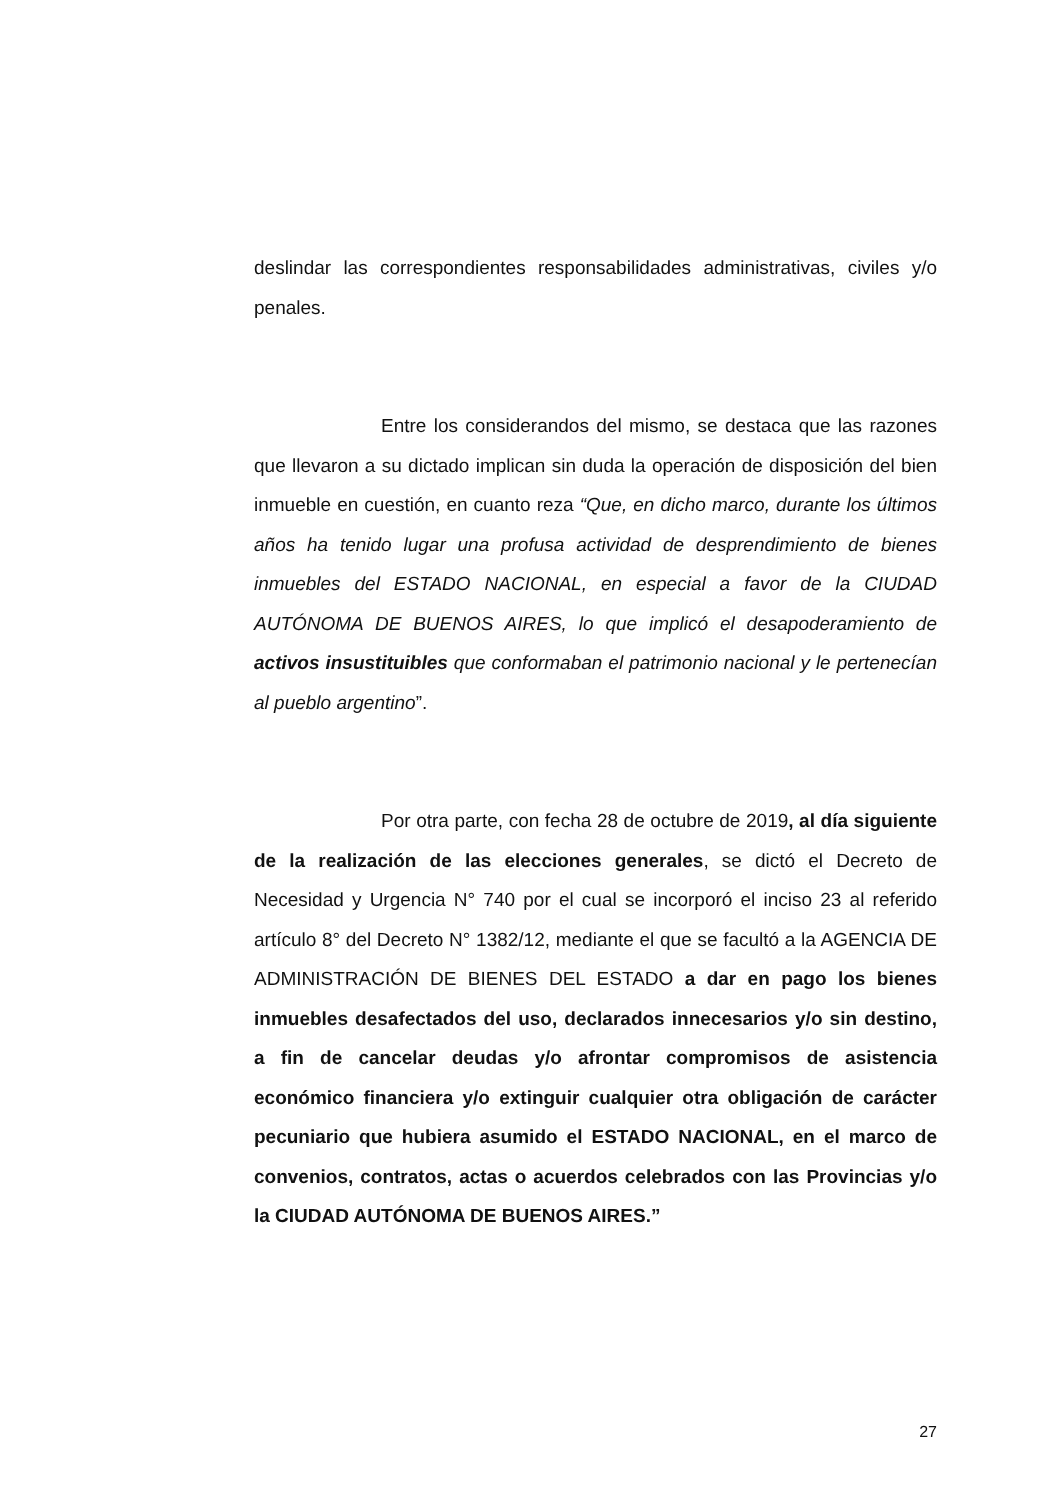deslindar las correspondientes responsabilidades administrativas, civiles y/o penales.
Entre los considerandos del mismo, se destaca que las razones que llevaron a su dictado implican sin duda la operación de disposición del bien inmueble en cuestión, en cuanto reza “Que, en dicho marco, durante los últimos años ha tenido lugar una profusa actividad de desprendimiento de bienes inmuebles del ESTADO NACIONAL, en especial a favor de la CIUDAD AUTÓNOMA DE BUENOS AIRES, lo que implicó el desapoderamiento de activos insustituibles que conformaban el patrimonio nacional y le pertenecían al pueblo argentino”.
Por otra parte, con fecha 28 de octubre de 2019, al día siguiente de la realización de las elecciones generales, se dictó el Decreto de Necesidad y Urgencia N° 740 por el cual se incorporó el inciso 23 al referido artículo 8° del Decreto N° 1382/12, mediante el que se facultó a la AGENCIA DE ADMINISTRACIÓN DE BIENES DEL ESTADO a dar en pago los bienes inmuebles desafectados del uso, declarados innecesarios y/o sin destino, a fin de cancelar deudas y/o afrontar compromisos de asistencia económico financiera y/o extinguir cualquier otra obligación de carácter pecuniario que hubiera asumido el ESTADO NACIONAL, en el marco de convenios, contratos, actas o acuerdos celebrados con las Provincias y/o la CIUDAD AUTÓNOMA DE BUENOS AIRES.”
27